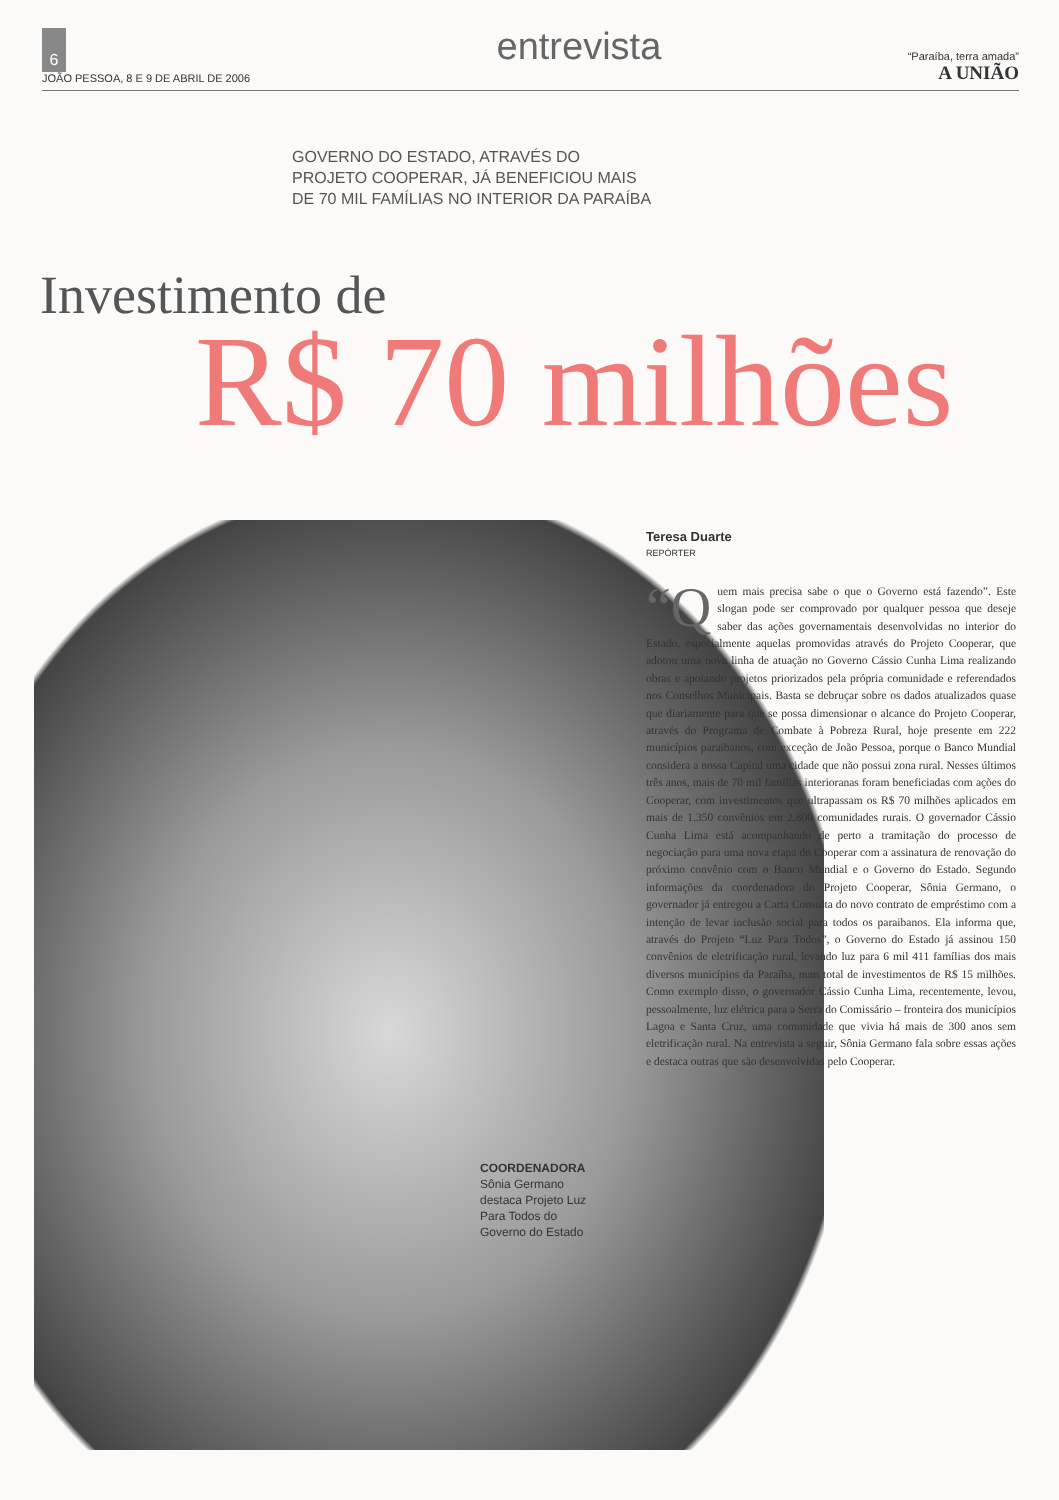6
JOÃO PESSOA, 8 E 9 DE ABRIL DE 2006
entrevista
“Paraíba, terra amada”
A UNIÃO
GOVERNO DO ESTADO, ATRAVÉS DO PROJETO COOPERAR, JÁ BENEFICIOU MAIS DE 70 MIL FAMÍLIAS NO INTERIOR DA PARAÍBA
Investimento de
R$ 70 milhões
COORDENADORA
Sônia Germano
destaca Projeto Luz
Para Todos do
Governo do Estado
Teresa Duarte
REPÓRTER
“Q uem mais precisa sabe o que o Governo está fazendo”. Este slogan pode ser comprovado por qualquer pessoa que deseje saber das ações governamentais desenvolvidas no interior do Estado, especialmente aquelas promovidas através do Projeto Cooperar, que adotou uma nova linha de atuação no Governo Cássio Cunha Lima realizando obras e apoiando projetos priorizados pela própria comunidade e referendados nos Conselhos Municipais. Basta se debruçar sobre os dados atualizados quase que diariamente para que se possa dimensionar o alcance do Projeto Cooperar, através do Programa de Combate à Pobreza Rural, hoje presente em 222 municípios paraibanos, com exceção de João Pessoa, porque o Banco Mundial considera a nossa Capital uma cidade que não possui zona rural. Nesses últimos três anos, mais de 70 mil famílias interioranas foram beneficiadas com ações do Cooperar, com investimentos que ultrapassam os R$ 70 milhões aplicados em mais de 1.350 convênios em 2.800 comunidades rurais. O governador Cássio Cunha Lima está acompanhando de perto a tramitação do processo de negociação para uma nova etapa do Cooperar com a assinatura de renovação do próximo convênio com o Banco Mundial e o Governo do Estado. Segundo informações da coordenadora do Projeto Cooperar, Sônia Germano, o governador já entregou a Carta Consulta do novo contrato de empréstimo com a intenção de levar inclusão social para todos os paraibanos. Ela informa que, através do Projeto “Luz Para Todos”, o Governo do Estado já assinou 150 convênios de eletrificação rural, levando luz para 6 mil 411 famílias dos mais diversos municípios da Paraíba, num total de investimentos de R$ 15 milhões. Como exemplo disso, o governador Cássio Cunha Lima, recentemente, levou, pessoalmente, luz elétrica para a Serra do Comissário – fronteira dos municípios Lagoa e Santa Cruz, uma comunidade que vivia há mais de 300 anos sem eletrificação rural. Na entrevista a seguir, Sônia Germano fala sobre essas ações e destaca outras que são desenvolvidas pelo Cooperar.